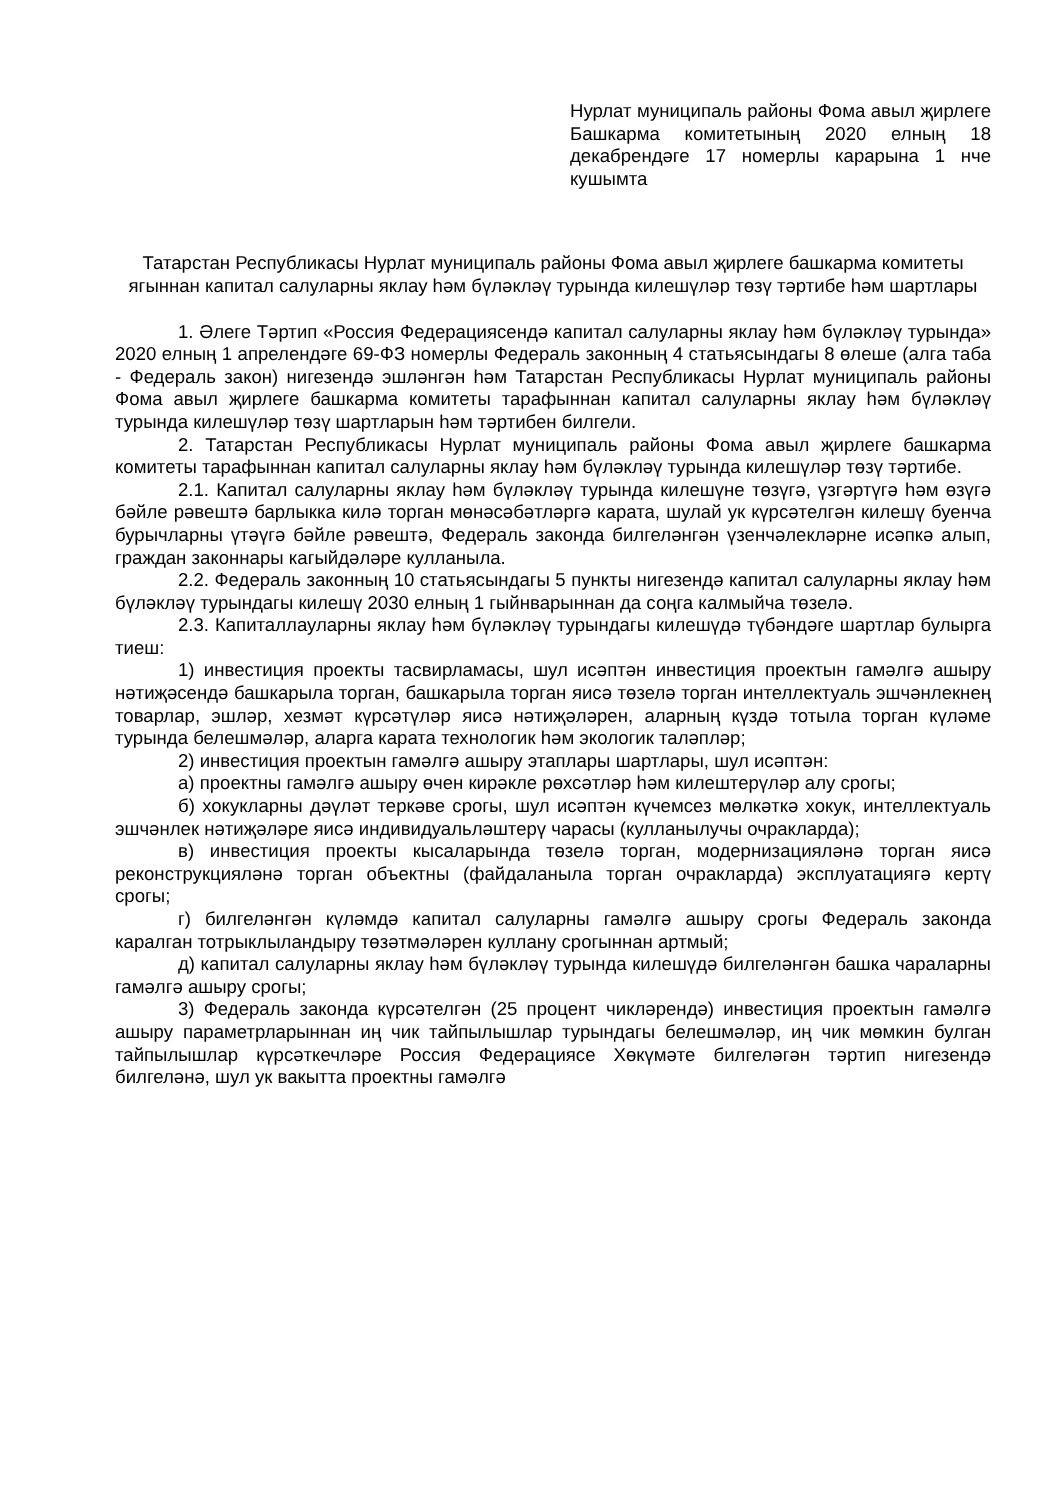Нурлат муниципаль районы Фома авыл җирлеге Башкарма комитетының 2020 елның 18 декабрендәге 17 номерлы карарына 1 нче кушымта
Татарстан Республикасы Нурлат муниципаль районы Фома авыл җирлеге башкарма комитеты ягыннан капитал салуларны яклау һәм бүләкләү турында килешүләр төзү тәртибе һәм шартлары
1. Әлеге Тәртип «Россия Федерациясендә капитал салуларны яклау һәм бүләкләү турында» 2020 елның 1 апрелендәге 69-ФЗ номерлы Федераль законның 4 статьясындагы 8 өлеше (алга таба - Федераль закон) нигезендә эшләнгән һәм Татарстан Республикасы Нурлат муниципаль районы Фома авыл җирлеге башкарма комитеты тарафыннан капитал салуларны яклау һәм бүләкләү турында килешүләр төзү шартларын һәм тәртибен билгели.
2. Татарстан Республикасы Нурлат муниципаль районы Фома авыл җирлеге башкарма комитеты тарафыннан капитал салуларны яклау һәм бүләкләү турында килешүләр төзү тәртибе.
2.1. Капитал салуларны яклау һәм бүләкләү турында килешүне төзүгә, үзгәртүгә һәм өзүгә бәйле рәвештә барлыкка килә торган мөнәсәбәтләргә карата, шулай ук күрсәтелгән килешү буенча бурычларны үтәүгә бәйле рәвештә, Федераль законда билгеләнгән үзенчәлекләрне исәпкә алып, граждан законнары кагыйдәләре кулланыла.
2.2. Федераль законның 10 статьясындагы 5 пункты нигезендә капитал салуларны яклау һәм бүләкләү турындагы килешү 2030 елның 1 гыйнварыннан да соңга калмыйча төзелә.
2.3. Капиталлауларны яклау һәм бүләкләү турындагы килешүдә түбәндәге шартлар булырга тиеш:
1) инвестиция проекты тасвирламасы, шул исәптән инвестиция проектын гамәлгә ашыру нәтиҗәсендә башкарыла торган, башкарыла торган яисә төзелә торган интеллектуаль эшчәнлекнең товарлар, эшләр, хезмәт күрсәтүләр яисә нәтиҗәләрен, аларның күздә тотыла торган күләме турында белешмәләр, аларга карата технологик һәм экологик таләпләр;
2) инвестиция проектын гамәлгә ашыру этаплары шартлары, шул исәптән:
а) проектны гамәлгә ашыру өчен кирәкле рөхсәтләр һәм килештерүләр алу срогы;
б) хокукларны дәүләт теркәве срогы, шул исәптән күчемсез мөлкәткә хокук, интеллектуаль эшчәнлек нәтиҗәләре яисә индивидуальләштерү чарасы (кулланылучы очракларда);
в) инвестиция проекты кысаларында төзелә торган, модернизацияләнә торган яисә реконструкцияләнә торган объектны (файдаланыла торган очракларда) эксплуатациягә кертү срогы;
г) билгеләнгән күләмдә капитал салуларны гамәлгә ашыру срогы Федераль законда каралган тотрыклыландыру төзәтмәләрен куллану срогыннан артмый;
д) капитал салуларны яклау һәм бүләкләү турында килешүдә билгеләнгән башка чараларны гамәлгә ашыру срогы;
3) Федераль законда күрсәтелгән (25 процент чикләрендә) инвестиция проектын гамәлгә ашыру параметрларыннан иң чик тайпылышлар турындагы белешмәләр, иң чик мөмкин булган тайпылышлар күрсәткечләре Россия Федерациясе Хөкүмәте билгеләгән тәртип нигезендә билгеләнә, шул ук вакытта проектны гамәлгә